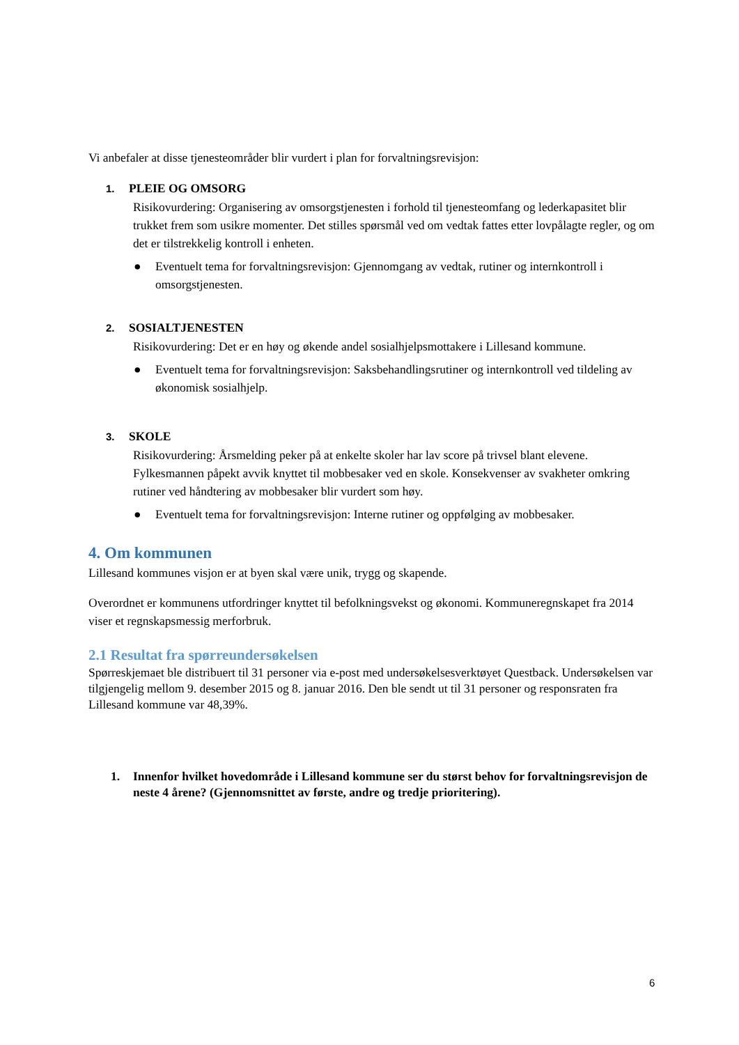Vi anbefaler at disse tjenesteområder blir vurdert i plan for forvaltningsrevisjon:
1. PLEIE OG OMSORG
Risikovurdering: Organisering av omsorgstjenesten i forhold til tjenesteomfang og lederkapasitet blir trukket frem som usikre momenter. Det stilles spørsmål ved om vedtak fattes etter lovpålagte regler, og om det er tilstrekkelig kontroll i enheten.
● Eventuelt tema for forvaltningsrevisjon: Gjennomgang av vedtak, rutiner og internkontroll i omsorgstjenesten.
2. SOSIALTJENESTEN
Risikovurdering: Det er en høy og økende andel sosialhjelpsmottakere i Lillesand kommune.
● Eventuelt tema for forvaltningsrevisjon: Saksbehandlingsrutiner og internkontroll ved tildeling av økonomisk sosialhjelp.
3. SKOLE
Risikovurdering: Årsmelding peker på at enkelte skoler har lav score på trivsel blant elevene. Fylkesmannen påpekt avvik knyttet til mobbesaker ved en skole. Konsekvenser av svakheter omkring rutiner ved håndtering av mobbesaker blir vurdert som høy.
● Eventuelt tema for forvaltningsrevisjon: Interne rutiner og oppfølging av mobbesaker.
4. Om kommunen
Lillesand kommunes visjon er at byen skal være unik, trygg og skapende.
Overordnet er kommunens utfordringer knyttet til befolkningsvekst og økonomi. Kommuneregnskapet fra 2014 viser et regnskapsmessig merforbruk.
2.1 Resultat fra spørreundersøkelsen
Spørreskjemaet ble distribuert til 31 personer via e-post med undersøkelsesverktøyet Questback. Undersøkelsen var tilgjengelig mellom 9. desember 2015 og 8. januar 2016. Den ble sendt ut til 31 personer og responsraten fra Lillesand kommune var 48,39%.
1. Innenfor hvilket hovedområde i Lillesand kommune ser du størst behov for forvaltningsrevisjon de neste 4 årene? (Gjennomsnittet av første, andre og tredje prioritering).
6